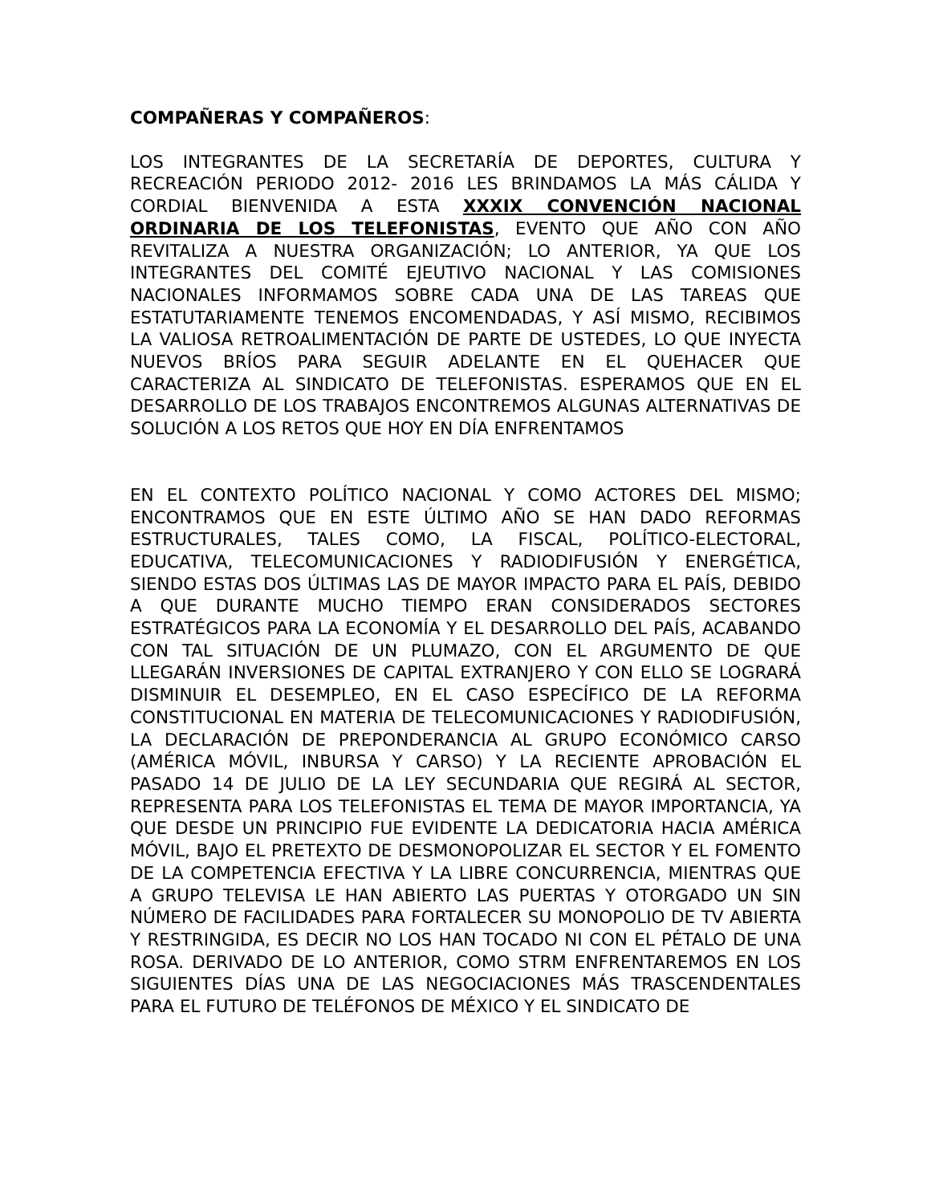COMPAÑERAS Y COMPAÑEROS:
LOS INTEGRANTES DE LA SECRETARÍA DE DEPORTES, CULTURA Y RECREACIÓN PERIODO 2012- 2016 LES BRINDAMOS LA MÁS CÁLIDA Y CORDIAL BIENVENIDA A ESTA XXXIX CONVENCIÓN NACIONAL ORDINARIA DE LOS TELEFONISTAS, EVENTO QUE AÑO CON AÑO REVITALIZA A NUESTRA ORGANIZACIÓN; LO ANTERIOR, YA QUE LOS INTEGRANTES DEL COMITÉ EJEUTIVO NACIONAL Y LAS COMISIONES NACIONALES INFORMAMOS SOBRE CADA UNA DE LAS TAREAS QUE ESTATUTARIAMENTE TENEMOS ENCOMENDADAS, Y ASÍ MISMO, RECIBIMOS LA VALIOSA RETROALIMENTACIÓN DE PARTE DE USTEDES, LO QUE INYECTA NUEVOS BRÍOS PARA SEGUIR ADELANTE EN EL QUEHACER QUE CARACTERIZA AL SINDICATO DE TELEFONISTAS. ESPERAMOS QUE EN EL DESARROLLO DE LOS TRABAJOS ENCONTREMOS ALGUNAS ALTERNATIVAS DE SOLUCIÓN A LOS RETOS QUE HOY EN DÍA ENFRENTAMOS
EN EL CONTEXTO POLÍTICO NACIONAL Y COMO ACTORES DEL MISMO; ENCONTRAMOS QUE EN ESTE ÚLTIMO AÑO SE HAN DADO REFORMAS ESTRUCTURALES, TALES COMO, LA FISCAL, POLÍTICO-ELECTORAL, EDUCATIVA, TELECOMUNICACIONES Y RADIODIFUSIÓN Y ENERGÉTICA, SIENDO ESTAS DOS ÚLTIMAS LAS DE MAYOR IMPACTO PARA EL PAÍS, DEBIDO A QUE DURANTE MUCHO TIEMPO ERAN CONSIDERADOS SECTORES ESTRATÉGICOS PARA LA ECONOMÍA Y EL DESARROLLO DEL PAÍS, ACABANDO CON TAL SITUACIÓN DE UN PLUMAZO, CON EL ARGUMENTO DE QUE LLEGARÁN INVERSIONES DE CAPITAL EXTRANJERO Y CON ELLO SE LOGRARÁ DISMINUIR EL DESEMPLEO, EN EL CASO ESPECÍFICO DE LA REFORMA CONSTITUCIONAL EN MATERIA DE TELECOMUNICACIONES Y RADIODIFUSIÓN, LA DECLARACIÓN DE PREPONDERANCIA AL GRUPO ECONÓMICO CARSO (AMÉRICA MÓVIL, INBURSA Y CARSO) Y LA RECIENTE APROBACIÓN EL PASADO 14 DE JULIO DE LA LEY SECUNDARIA QUE REGIRÁ AL SECTOR, REPRESENTA PARA LOS TELEFONISTAS EL TEMA DE MAYOR IMPORTANCIA, YA QUE DESDE UN PRINCIPIO FUE EVIDENTE LA DEDICATORIA HACIA AMÉRICA MÓVIL, BAJO EL PRETEXTO DE DESMONOPOLIZAR EL SECTOR Y EL FOMENTO DE LA COMPETENCIA EFECTIVA Y LA LIBRE CONCURRENCIA, MIENTRAS QUE A GRUPO TELEVISA LE HAN ABIERTO LAS PUERTAS Y OTORGADO UN SIN NÚMERO DE FACILIDADES PARA FORTALECER SU MONOPOLIO DE TV ABIERTA Y RESTRINGIDA, ES DECIR NO LOS HAN TOCADO NI CON EL PÉTALO DE UNA ROSA. DERIVADO DE LO ANTERIOR, COMO STRM ENFRENTAREMOS EN LOS SIGUIENTES DÍAS UNA DE LAS NEGOCIACIONES MÁS TRASCENDENTALES PARA EL FUTURO DE TELÉFONOS DE MÉXICO Y EL SINDICATO DE